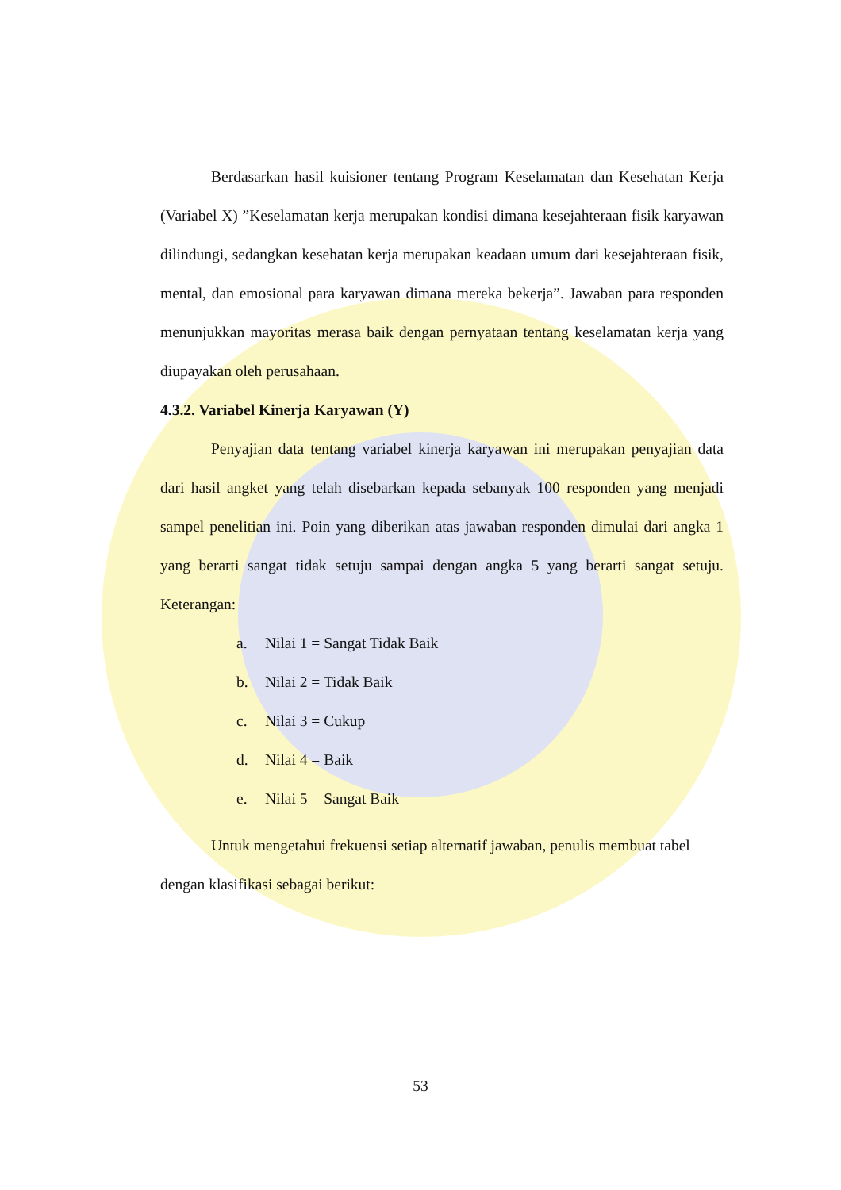Berdasarkan hasil kuisioner tentang Program Keselamatan dan Kesehatan Kerja (Variabel X) ”Keselamatan kerja merupakan kondisi dimana kesejahteraan fisik karyawan dilindungi, sedangkan kesehatan kerja merupakan keadaan umum dari kesejahteraan fisik, mental, dan emosional para karyawan dimana mereka bekerja”. Jawaban para responden menunjukkan mayoritas merasa baik dengan pernyataan tentang keselamatan kerja yang diupayakan oleh perusahaan.
4.3.2. Variabel Kinerja Karyawan (Y)
Penyajian data tentang variabel kinerja karyawan ini merupakan penyajian data dari hasil angket yang telah disebarkan kepada sebanyak 100 responden yang menjadi sampel penelitian ini. Poin yang diberikan atas jawaban responden dimulai dari angka 1 yang berarti sangat tidak setuju sampai dengan angka 5 yang berarti sangat setuju. Keterangan:
a. Nilai 1 = Sangat Tidak Baik
b. Nilai 2 = Tidak Baik
c. Nilai 3 = Cukup
d. Nilai 4 = Baik
e. Nilai 5 = Sangat Baik
Untuk mengetahui frekuensi setiap alternatif jawaban, penulis membuat tabel dengan klasifikasi sebagai berikut:
53